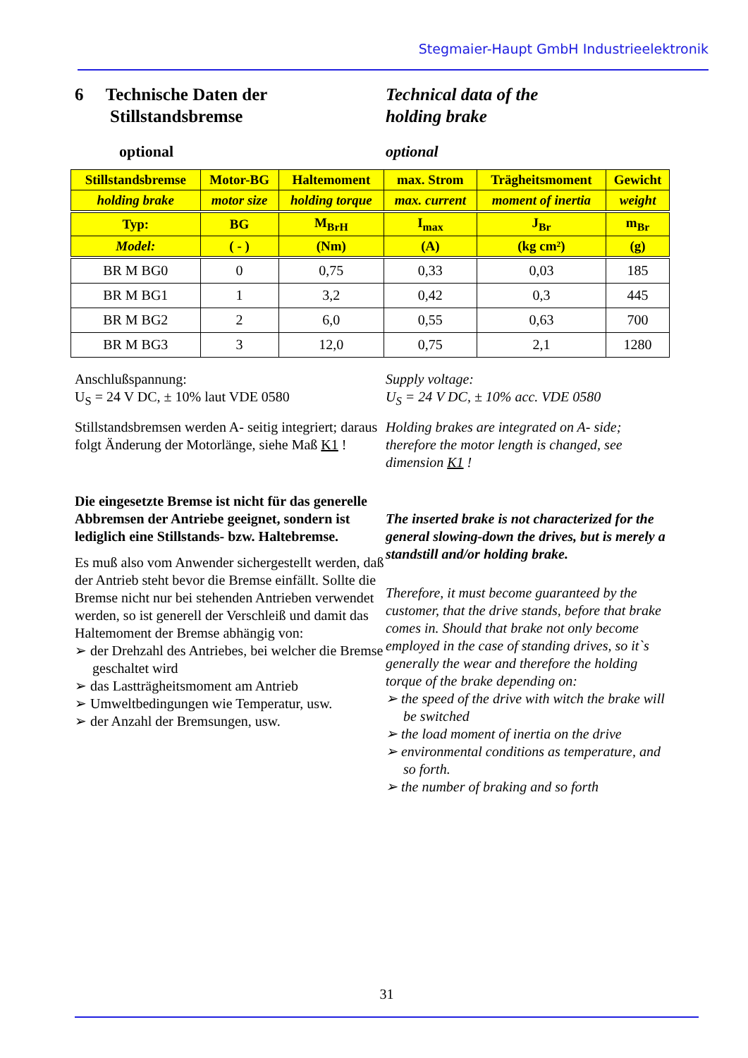Stegmaier-Haupt GmbH Industrieelektronik
6 Technische Daten der
Stillstandsbremse
Technical data of the
holding brake
optional optional
| Stillstandsbremse | Motor-BG | Haltemoment | max. Strom | Trägheitsmoment | Gewicht |
| holding brake | motor size | holding torque | max. current | moment of inertia | weight |
| Typ: | BG | M<sub>BrH</sub> | I<sub>max</sub> | J<sub>Br</sub> | m<sub>Br</sub> |
| Model: | ( - ) | (Nm) | (A) | (kg cm²) | (g) |
| BR M BG0 | 0 | 0,75 | 0,33 | 0,03 | 185 |
| BR M BG1 | 1 | 3,2 | 0,42 | 0,3 | 445 |
| BR M BG2 | 2 | 6,0 | 0,55 | 0,63 | 700 |
| BR M BG3 | 3 | 12,0 | 0,75 | 2,1 | 1280 |
Anschlußspannung:
U<sub>S</sub> = 24 V DC, ± 10% laut VDE 0580
Stillstandsbremsen werden A- seitig integriert; daraus folgt Änderung der Motorlänge, siehe Maß K1 !
Die eingesetzte Bremse ist nicht für das generelle Abbremsen der Antriebe geeignet, sondern ist lediglich eine Stillstands- bzw. Haltebremse.
Es muß also vom Anwender sichergestellt werden, daß der Antrieb steht bevor die Bremse einfällt. Sollte die Bremse nicht nur bei stehenden Antrieben verwendet werden, so ist generell der Verschleiß und damit das Haltemoment der Bremse abhängig von:
➢ der Drehzahl des Antriebes, bei welcher die Bremse geschaltet wird
➢ das Lastträgheitsmoment am Antrieb
➢ Umweltbedingungen wie Temperatur, usw.
➢ der Anzahl der Bremsungen, usw.
Supply voltage:
U<sub>S</sub> = 24 V DC, ± 10% acc. VDE 0580
Holding brakes are integrated on A- side; therefore the motor length is changed, see dimension K1 !
The inserted brake is not characterized for the general slowing-down the drives, but is merely a standstill and/or holding brake.
Therefore, it must become guaranteed by the customer, that the drive stands, before that brake comes in. Should that brake not only become employed in the case of standing drives, so it`s generally the wear and therefore the holding torque of the brake depending on:
➢ the speed of the drive with witch the brake will be switched
➢ the load moment of inertia on the drive
➢ environmental conditions as temperature, and so forth.
➢ the number of braking and so forth
31